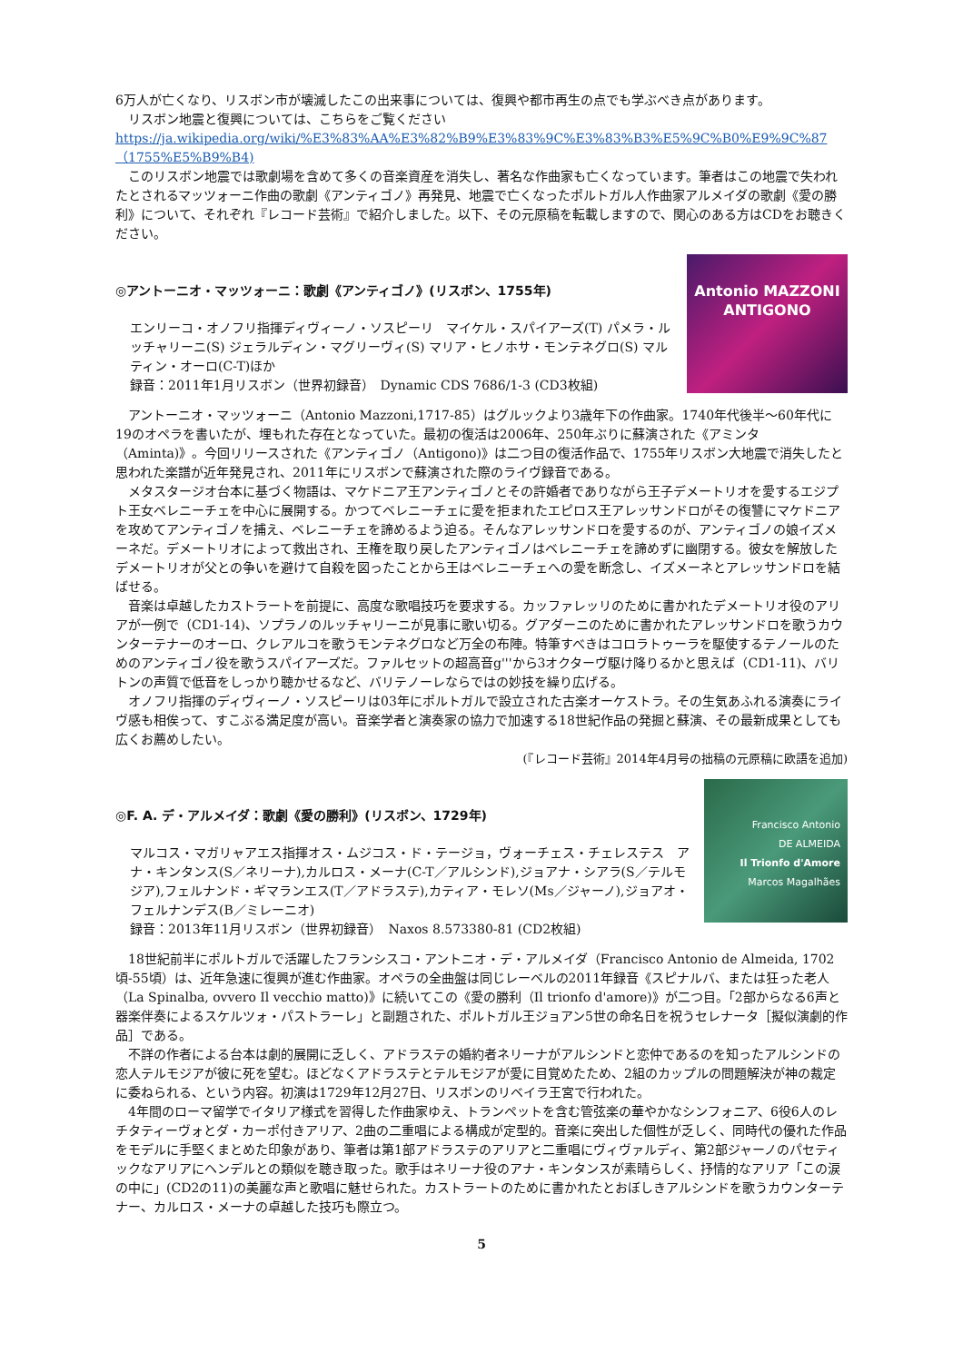6万人が亡くなり、リスボン市が壊滅したこの出来事については、復興や都市再生の点でも学ぶべき点があります。
　リスボン地震と復興については、こちらをご覧ください
https://ja.wikipedia.org/wiki/%E3%83%AA%E3%82%B9%E3%83%9C%E3%83%B3%E5%9C%B0%E9%9C%87（1755%E5%B9%B4)
　このリスボン地震では歌劇場を含めて多くの音楽資産を消失し、著名な作曲家も亡くなっています。筆者はこの地震で失われたとされるマッツォーニ作曲の歌劇《アンティゴノ》再発見、地震で亡くなったポルトガル人作曲家アルメイダの歌劇《愛の勝利》について、それぞれ『レコード芸術』で紹介しました。以下、その元原稿を転載しますので、関心のある方はCDをお聴きください。
◎アントーニオ・マッツォーニ：歌劇《アンティゴノ》(リスボン、1755年)
エンリーコ・オノフリ指揮ディヴィーノ・ソスピーリ　マイケル・スパイアーズ(T) パメラ・ルッチャリーニ(S) ジェラルディン・マグリーヴィ(S) マリア・ヒノホサ・モンテネグロ(S) マルティン・オーロ(C-T)ほか
録音：2011年1月リスボン（世界初録音）　Dynamic CDS 7686/1-3 (CD3枚組)
Antonio MAZZONI
ANTIGONO
　アントーニオ・マッツォーニ（Antonio Mazzoni,1717-85）はグルックより3歳年下の作曲家。1740年代後半～60年代に19のオペラを書いたが、埋もれた存在となっていた。最初の復活は2006年、250年ぶりに蘇演された《アミンタ（Aminta)》。今回リリースされた《アンティゴノ（Antigono)》は二つ目の復活作品で、1755年リスボン大地震で消失したと思われた楽譜が近年発見され、2011年にリスボンで蘇演された際のライヴ録音である。
　メタスタージオ台本に基づく物語は、マケドニア王アンティゴノとその許婚者でありながら王子デメートリオを愛するエジプト王女ベレニーチェを中心に展開する。かつてベレニーチェに愛を拒まれたエピロス王アレッサンドロがその復讐にマケドニアを攻めてアンティゴノを捕え、ベレニーチェを諦めるよう迫る。そんなアレッサンドロを愛するのが、アンティゴノの娘イズメーネだ。デメートリオによって救出され、王権を取り戻したアンティゴノはベレニーチェを諦めずに幽閉する。彼女を解放したデメートリオが父との争いを避けて自殺を図ったことから王はベレニーチェへの愛を断念し、イズメーネとアレッサンドロを結ばせる。
　音楽は卓越したカストラートを前提に、高度な歌唱技巧を要求する。カッファレッリのために書かれたデメートリオ役のアリアが一例で（CD1-14)、ソプラノのルッチャリーニが見事に歌い切る。グアダーニのために書かれたアレッサンドロを歌うカウンターテナーのオーロ、クレアルコを歌うモンテネグロなど万全の布陣。特筆すべきはコロラトゥーラを駆使するテノールのためのアンティゴノ役を歌うスパイアーズだ。ファルセットの超高音g'''から3オクターヴ駆け降りるかと思えば（CD1-11)、バリトンの声質で低音をしっかり聴かせるなど、バリテノーレならではの妙技を繰り広げる。
　オノフリ指揮のディヴィーノ・ソスピーリは03年にポルトガルで設立された古楽オーケストラ。その生気あふれる演奏にライヴ感も相俟って、すこぶる満足度が高い。音楽学者と演奏家の協力で加速する18世紀作品の発掘と蘇演、その最新成果としても広くお薦めしたい。
(『レコード芸術』2014年4月号の拙稿の元原稿に欧語を追加)
◎F. A. デ・アルメイダ：歌劇《愛の勝利》(リスボン、1729年)
マルコス・マガリャアエス指揮オス・ムジコス・ド・テージョ，ヴォーチェス・チェレステス　アナ・キンタンス(S／ネリーナ),カルロス・メーナ(C-T／アルシンド),ジョアナ・シアラ(S／テルモジア),フェルナンド・ギマランエス(T／アドラステ),カティア・モレソ(Ms／ジャーノ),ジョアオ・フェルナンデス(B／ミレーニオ)
録音：2013年11月リスボン（世界初録音）　Naxos 8.573380-81 (CD2枚組)
Francisco Antonio
DE ALMEIDA
Il Trionfo d'Amore
Marcos Magalhães
　18世紀前半にポルトガルで活躍したフランシスコ・アントニオ・デ・アルメイダ（Francisco Antonio de Almeida, 1702頃-55頃）は、近年急速に復興が進む作曲家。オペラの全曲盤は同じレーベルの2011年録音《スピナルバ、または狂った老人（La Spinalba, ovvero Il vecchio matto)》に続いてこの《愛の勝利（Il trionfo d'amore)》が二つ目。「2部からなる6声と器楽伴奏によるスケルツォ・パストラーレ」と副題された、ポルトガル王ジョアン5世の命名日を祝うセレナータ［擬似演劇的作品］である。
　不詳の作者による台本は劇的展開に乏しく、アドラステの婚約者ネリーナがアルシンドと恋仲であるのを知ったアルシンドの恋人テルモジアが彼に死を望む。ほどなくアドラステとテルモジアが愛に目覚めたため、2組のカップルの問題解決が神の裁定に委ねられる、という内容。初演は1729年12月27日、リスボンのリベイラ王宮で行われた。
　4年間のローマ留学でイタリア様式を習得した作曲家ゆえ、トランペットを含む管弦楽の華やかなシンフォニア、6役6人のレチタティーヴォとダ・カーポ付きアリア、2曲の二重唱による構成が定型的。音楽に突出した個性が乏しく、同時代の優れた作品をモデルに手堅くまとめた印象があり、筆者は第1部アドラステのアリアと二重唱にヴィヴァルディ、第2部ジャーノのパセティックなアリアにヘンデルとの類似を聴き取った。歌手はネリーナ役のアナ・キンタンスが素晴らしく、抒情的なアリア「この涙の中に」(CD2の11)の美麗な声と歌唱に魅せられた。カストラートのために書かれたとおぼしきアルシンドを歌うカウンターテナー、カルロス・メーナの卓越した技巧も際立つ。
5